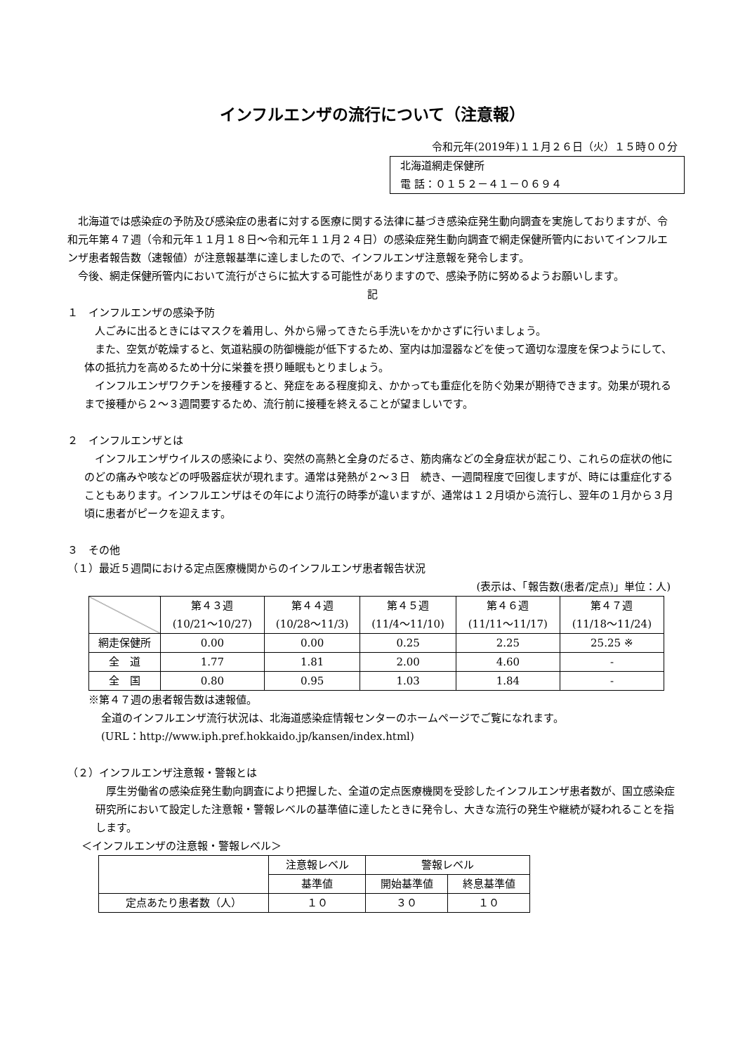インフルエンザの流行について（注意報）
令和元年(2019年)１１月２６日（火）１５時００分
北海道網走保健所
電 話：０１５２－４１－０６９４
北海道では感染症の予防及び感染症の患者に対する医療に関する法律に基づき感染症発生動向調査を実施しておりますが、令和元年第４７週（令和元年１１月１８日～令和元年１１月２４日）の感染症発生動向調査で網走保健所管内においてインフルエンザ患者報告数（速報値）が注意報基準に達しましたので、インフルエンザ注意報を発令します。
今後、網走保健所管内において流行がさらに拡大する可能性がありますので、感染予防に努めるようお願いします。
記
１　インフルエンザの感染予防
人ごみに出るときにはマスクを着用し、外から帰ってきたら手洗いをかかさずに行いましょう。
また、空気が乾燥すると、気道粘膜の防御機能が低下するため、室内は加湿器などを使って適切な湿度を保つようにして、体の抵抗力を高めるため十分に栄養を摂り睡眠もとりましょう。
インフルエンザワクチンを接種すると、発症をある程度抑え、かかっても重症化を防ぐ効果が期待できます。効果が現れるまで接種から２～３週間要するため、流行前に接種を終えることが望ましいです。
２　インフルエンザとは
インフルエンザウイルスの感染により、突然の高熱と全身のだるさ、筋肉痛などの全身症状が起こり、これらの症状の他にのどの痛みや咳などの呼吸器症状が現れます。通常は発熱が２～３日　続き、一週間程度で回復しますが、時には重症化することもあります。インフルエンザはその年により流行の時季が違いますが、通常は１２月頃から流行し、翌年の１月から３月頃に患者がピークを迎えます。
３　その他
（１）最近５週間における定点医療機関からのインフルエンザ患者報告状況
(表示は、「報告数(患者/定点)」単位：人)
| | 第４３週 (10/21～10/27) | 第４４週 (10/28～11/3) | 第４５週 (11/4～11/10) | 第４６週 (11/11～11/17) | 第４７週 (11/18～11/24) |
| --- | --- | --- | --- | --- | --- |
| 網走保健所 | 0.00 | 0.00 | 0.25 | 2.25 | 25.25 ※ |
| 全 道 | 1.77 | 1.81 | 2.00 | 4.60 | - |
| 全 国 | 0.80 | 0.95 | 1.03 | 1.84 | - |
※第４７週の患者報告数は速報値。
全道のインフルエンザ流行状況は、北海道感染症情報センターのホームページでご覧になれます。
(URL：http://www.iph.pref.hokkaido.jp/kansen/index.html)
（２）インフルエンザ注意報・警報とは
厚生労働省の感染症発生動向調査により把握した、全道の定点医療機関を受診したインフルエンザ患者数が、国立感染症研究所において設定した注意報・警報レベルの基準値に達したときに発令し、大きな流行の発生や継続が疑われることを指します。
＜インフルエンザの注意報・警報レベル＞
| | 注意報レベル | 警報レベル | |
| --- | --- | --- | --- |
| | 基準値 | 開始基準値 | 終息基準値 |
| 定点あたり患者数（人） | １０ | ３０ | １０ |